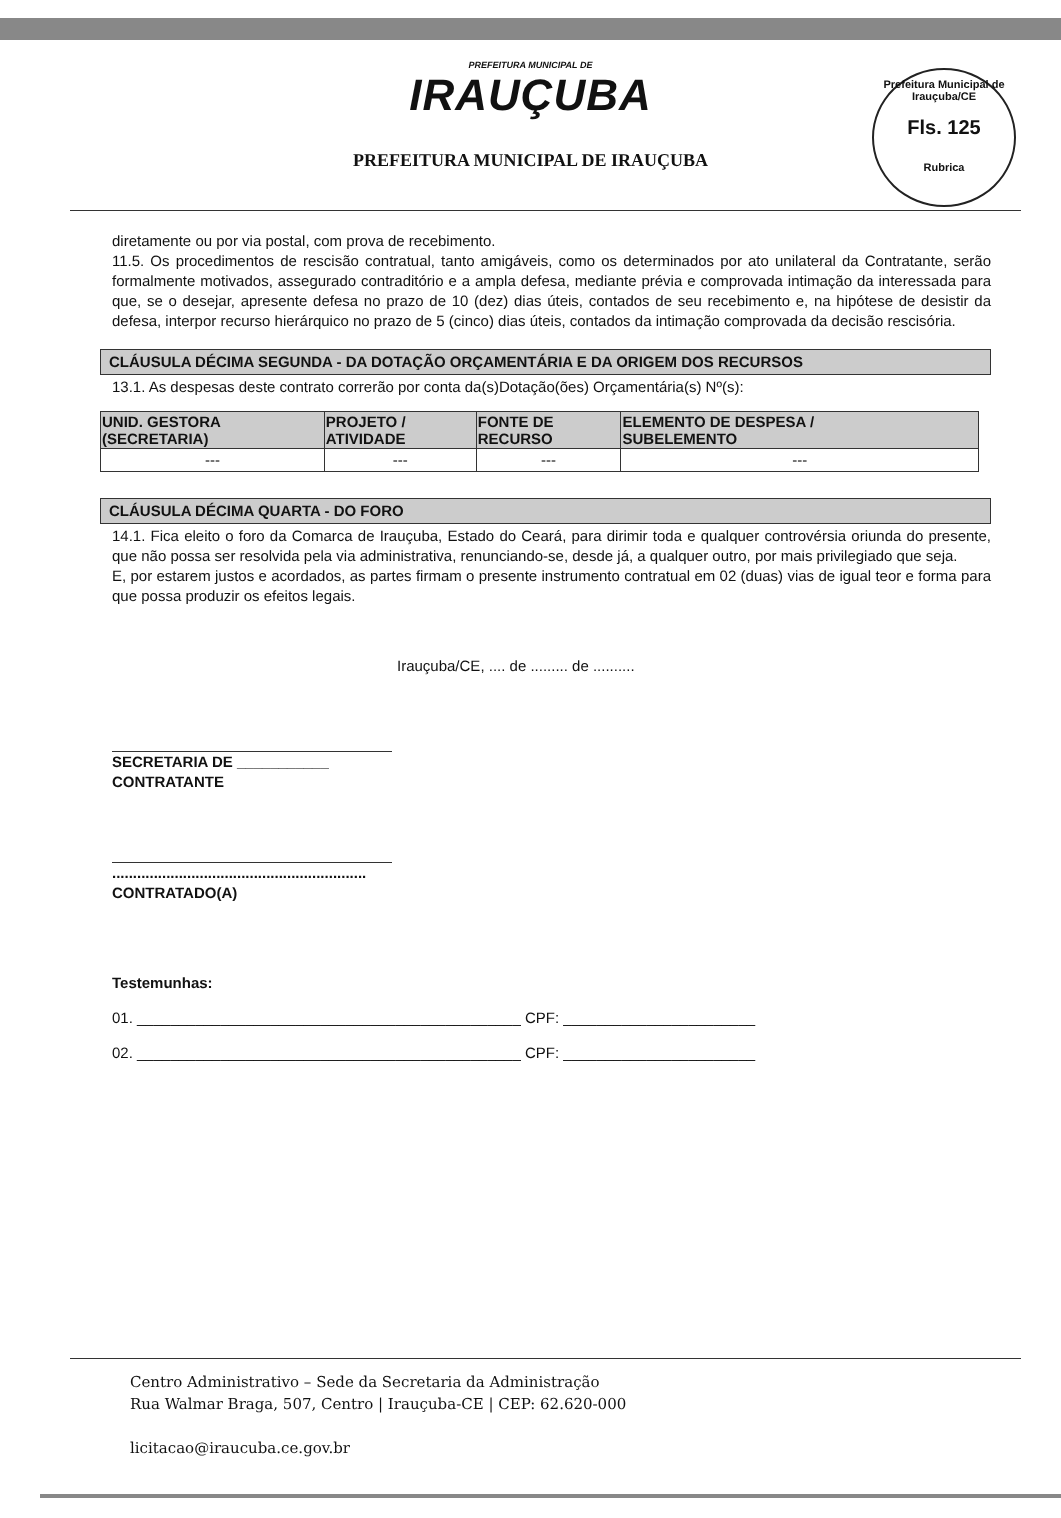PREFEITURA MUNICIPAL DE
IRAUÇUBA
PREFEITURA MUNICIPAL DE IRAUÇUBA
Prefeitura Municipal de Irauçuba/CE
Fls. 125
Rubrica
diretamente ou por via postal, com prova de recebimento.
11.5. Os procedimentos de rescisão contratual, tanto amigáveis, como os determinados por ato unilateral da Contratante, serão formalmente motivados, assegurado contraditório e a ampla defesa, mediante prévia e comprovada intimação da interessada para que, se o desejar, apresente defesa no prazo de 10 (dez) dias úteis, contados de seu recebimento e, na hipótese de desistir da defesa, interpor recurso hierárquico no prazo de 5 (cinco) dias úteis, contados da intimação comprovada da decisão rescisória.
CLÁUSULA DÉCIMA SEGUNDA - DA DOTAÇÃO ORÇAMENTÁRIA E DA ORIGEM DOS RECURSOS
13.1. As despesas deste contrato correrão por conta da(s)Dotação(ões) Orçamentária(s) Nº(s):
| UNID. GESTORA (SECRETARIA) | PROJETO / ATIVIDADE | FONTE DE RECURSO | ELEMENTO DE DESPESA / SUBELEMENTO |
| --- | --- | --- | --- |
| --- | --- | --- | --- |
CLÁUSULA DÉCIMA QUARTA - DO FORO
14.1. Fica eleito o foro da Comarca de Irauçuba, Estado do Ceará, para dirimir toda e qualquer controvérsia oriunda do presente, que não possa ser resolvida pela via administrativa, renunciando-se, desde já, a qualquer outro, por mais privilegiado que seja.
E, por estarem justos e acordados, as partes firmam o presente instrumento contratual em 02 (duas) vias de igual teor e forma para que possa produzir os efeitos legais.
Irauçuba/CE, .... de ......... de ..........
SECRETARIA DE ___________
CONTRATANTE
.............................................................
CONTRATADO(A)
Testemunhas:
01. ______________________________________________ CPF: _______________________
02. ______________________________________________ CPF: _______________________
Centro Administrativo – Sede da Secretaria da Administração
Rua Walmar Braga, 507, Centro | Irauçuba-CE | CEP: 62.620-000
licitacao@iraucuba.ce.gov.br